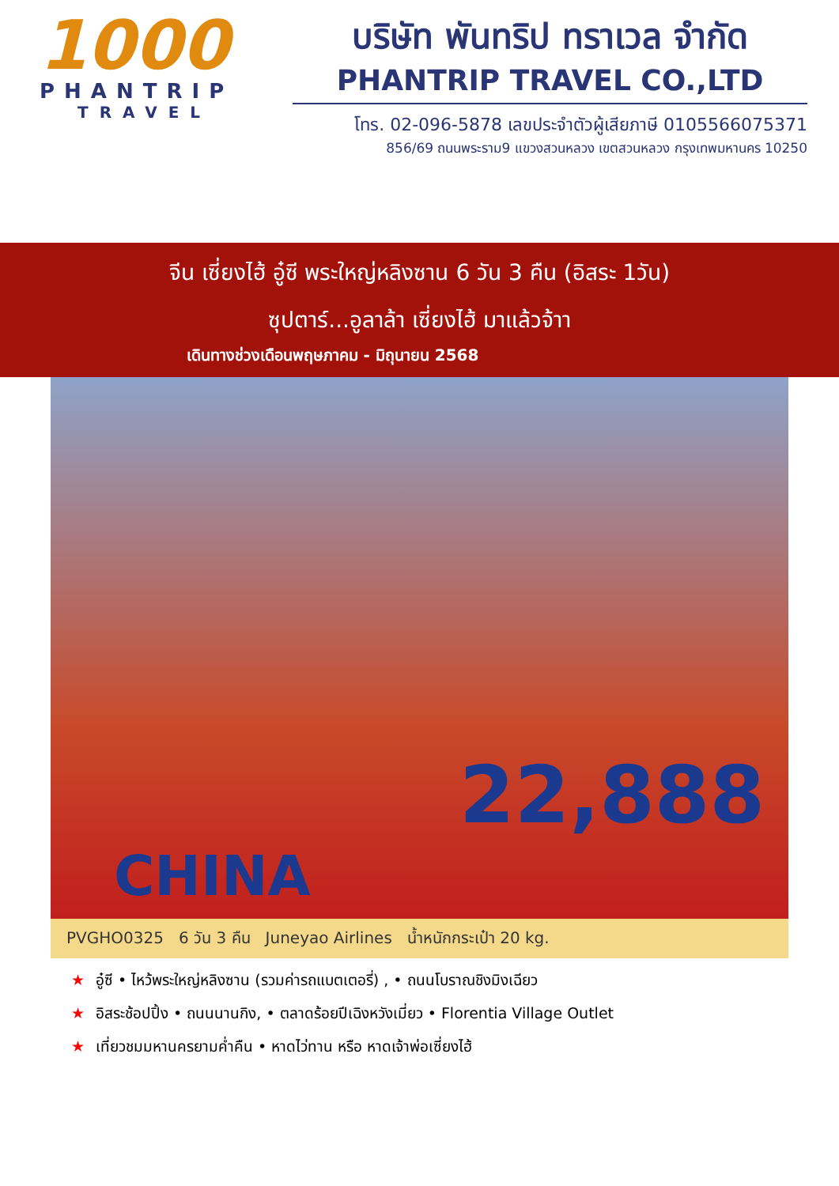1000
PHANTRIP
TRAVEL
บริษัท พันทริป ทราเวล จำกัด
PHANTRIP TRAVEL CO.,LTD
โทร. 02-096-5878 เลขประจำตัวผู้เสียภาษี 0105566075371
856/69 ถนนพระราม9 แขวงสวนหลวง เขตสวนหลวง กรุงเทพมหานคร 10250
จีน เซี่ยงไฮ้ อู๋ซี พระใหญ่หลิงซาน 6 วัน 3 คืน (อิสระ 1วัน)
ซุปตาร์...อูลาล้า เซี่ยงไฮ้ มาแล้วจ้าา
เดินทางช่วงเดือนพฤษภาคม - มิถุนายน 2568
22,888
CHINA
PVGHO0325 6 วัน 3 คืน Juneyao Airlines น้ำหนักกระเป๋า 20 kg.
★ อู๋ซี • ไหว้พระใหญ่หลิงซาน (รวมค่ารถแบตเตอรี่) , • ถนนโบราณชิงมิงเฉียว
★ อิสระช้อปปิ้ง • ถนนนานกิง, • ตลาดร้อยปีเฉิงหวังเมี่ยว • Florentia Village Outlet
★ เที่ยวชมมหานครยามค่ำคืน • หาดไว่ทาน หรือ หาดเจ้าพ่อเซี่ยงไฮ้